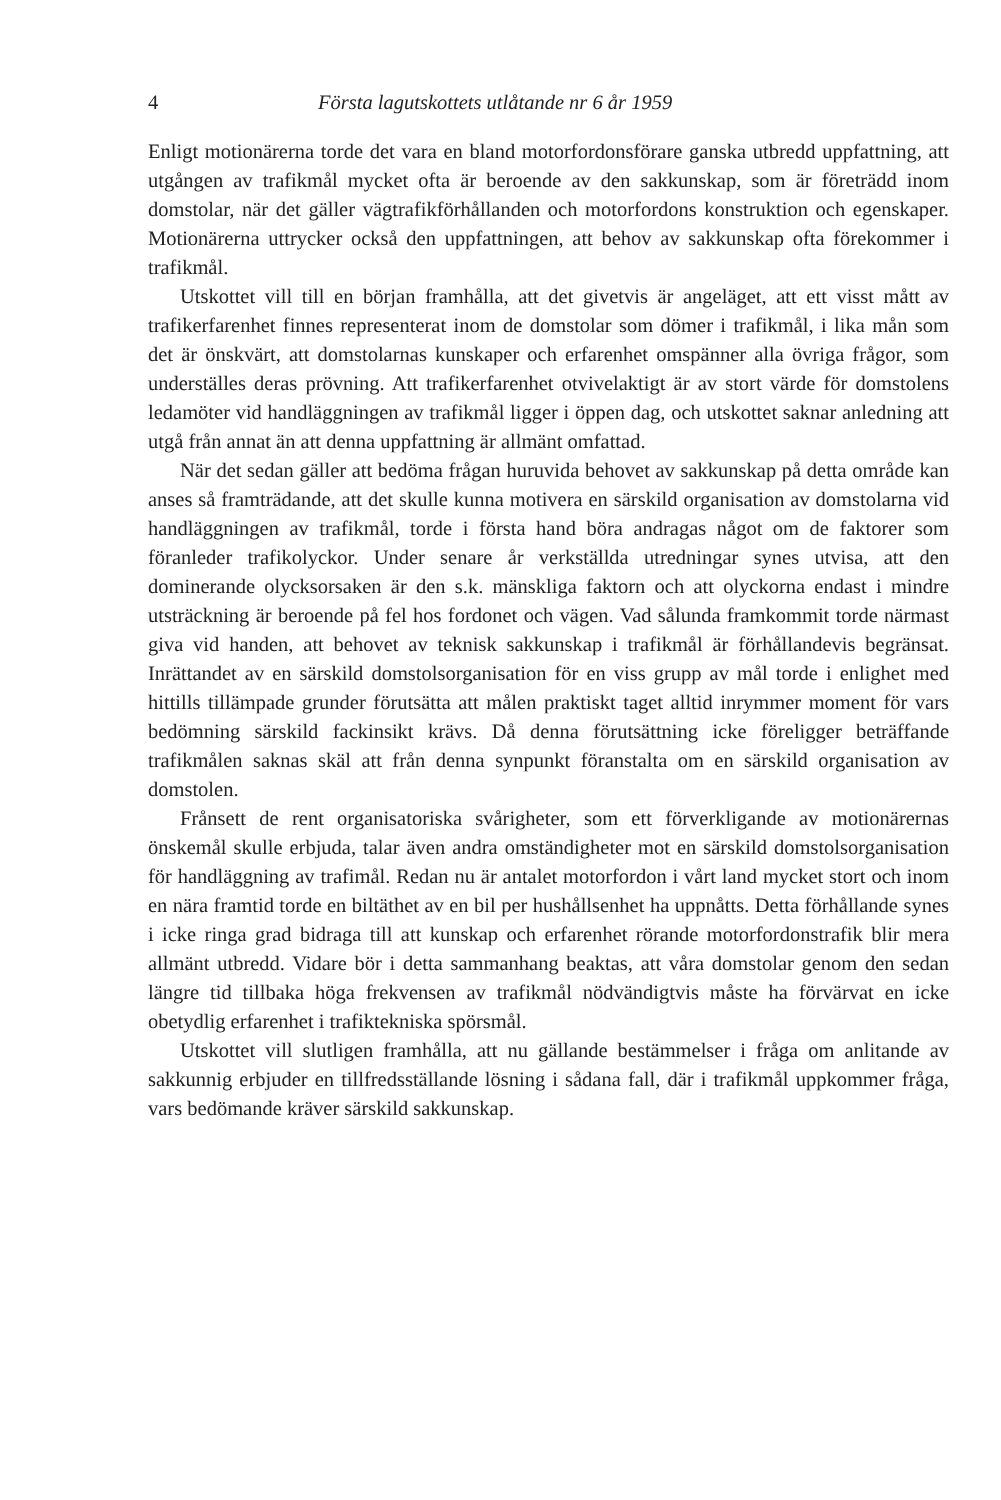4 Första lagutskottets utlåtande nr 6 år 1959
Enligt motionärerna torde det vara en bland motorfordonsförare ganska utbredd uppfattning, att utgången av trafikmål mycket ofta är beroende av den sakkunskap, som är företrädd inom domstolar, när det gäller vägtrafikförhållanden och motorfordons konstruktion och egenskaper. Motionärerna uttrycker också den uppfattningen, att behov av sakkunskap ofta förekommer i trafikmål.
Utskottet vill till en början framhålla, att det givetvis är angeläget, att ett visst mått av trafikerfarenhet finnes representerat inom de domstolar som dömer i trafikmål, i lika mån som det är önskvärt, att domstolarnas kunskaper och erfarenhet omspänner alla övriga frågor, som underställes deras prövning. Att trafikerfarenhet otvivelaktigt är av stort värde för domstolens ledamöter vid handläggningen av trafikmål ligger i öppen dag, och utskottet saknar anledning att utgå från annat än att denna uppfattning är allmänt omfattad.
När det sedan gäller att bedöma frågan huruvida behovet av sakkunskap på detta område kan anses så framträdande, att det skulle kunna motivera en särskild organisation av domstolarna vid handläggningen av trafikmål, torde i första hand böra andragas något om de faktorer som föranleder trafikolyckor. Under senare år verkställda utredningar synes utvisa, att den dominerande olycksorsaken är den s.k. mänskliga faktorn och att olyckorna endast i mindre utsträckning är beroende på fel hos fordonet och vägen. Vad sålunda framkommit torde närmast giva vid handen, att behovet av teknisk sakkunskap i trafikmål är förhållandevis begränsat. Inrättandet av en särskild domstolsorganisation för en viss grupp av mål torde i enlighet med hittills tillämpade grunder förutsätta att målen praktiskt taget alltid inrymmer moment för vars bedömning särskild fackinsikt krävs. Då denna förutsättning icke föreligger beträffande trafikmålen saknas skäl att från denna synpunkt föranstalta om en särskild organisation av domstolen.
Frånsett de rent organisatoriska svårigheter, som ett förverkligande av motionärernas önskemål skulle erbjuda, talar även andra omständigheter mot en särskild domstolsorganisation för handläggning av trafimål. Redan nu är antalet motorfordon i vårt land mycket stort och inom en nära framtid torde en biltäthet av en bil per hushållsenhet ha uppnåtts. Detta förhållande synes i icke ringa grad bidraga till att kunskap och erfarenhet rörande motorfordonstrafik blir mera allmänt utbredd. Vidare bör i detta sammanhang beaktas, att våra domstolar genom den sedan längre tid tillbaka höga frekvensen av trafikmål nödvändigtvis måste ha förvärvat en icke obetydlig erfarenhet i trafiktekniska spörsmål.
Utskottet vill slutligen framhålla, att nu gällande bestämmelser i fråga om anlitande av sakkunnig erbjuder en tillfredsställande lösning i sådana fall, där i trafikmål uppkommer fråga, vars bedömande kräver särskild sakkunskap.